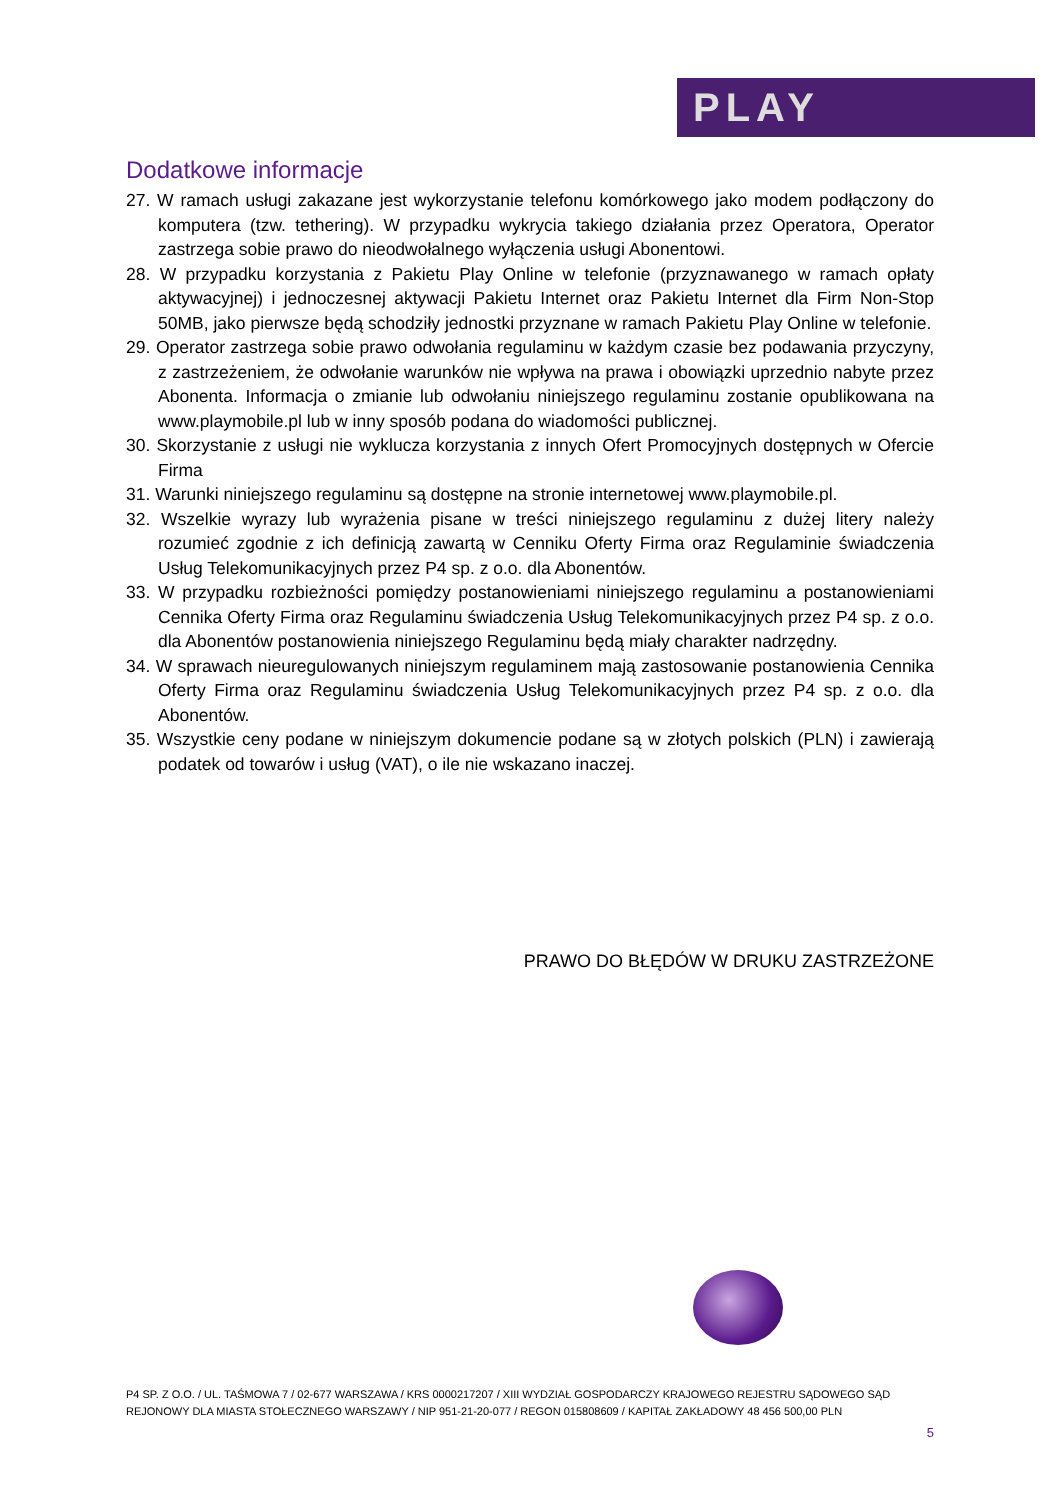PLAY
Dodatkowe informacje
27. W ramach usługi zakazane jest wykorzystanie telefonu komórkowego jako modem podłączony do komputera (tzw. tethering). W przypadku wykrycia takiego działania przez Operatora, Operator zastrzega sobie prawo do nieodwołalnego wyłączenia usługi Abonentowi.
28. W przypadku korzystania z Pakietu Play Online w telefonie (przyznawanego w ramach opłaty aktywacyjnej) i jednoczesnej aktywacji Pakietu Internet oraz Pakietu Internet dla Firm Non-Stop 50MB, jako pierwsze będą schodziły jednostki przyznane w ramach Pakietu Play Online w telefonie.
29. Operator zastrzega sobie prawo odwołania regulaminu w każdym czasie bez podawania przyczyny, z zastrzeżeniem, że odwołanie warunków nie wpływa na prawa i obowiązki uprzednio nabyte przez Abonenta. Informacja o zmianie lub odwołaniu niniejszego regulaminu zostanie opublikowana na www.playmobile.pl lub w inny sposób podana do wiadomości publicznej.
30. Skorzystanie z usługi nie wyklucza korzystania z innych Ofert Promocyjnych dostępnych w Ofercie Firma
31. Warunki niniejszego regulaminu są dostępne na stronie internetowej www.playmobile.pl.
32. Wszelkie wyrazy lub wyrażenia pisane w treści niniejszego regulaminu z dużej litery należy rozumieć zgodnie z ich definicją zawartą w Cenniku Oferty Firma oraz Regulaminie świadczenia Usług Telekomunikacyjnych przez P4 sp. z o.o. dla Abonentów.
33. W przypadku rozbieżności pomiędzy postanowieniami niniejszego regulaminu a postanowieniami Cennika Oferty Firma oraz Regulaminu świadczenia Usług Telekomunikacyjnych przez P4 sp. z o.o. dla Abonentów postanowienia niniejszego Regulaminu będą miały charakter nadrzędny.
34. W sprawach nieuregulowanych niniejszym regulaminem mają zastosowanie postanowienia Cennika Oferty Firma oraz Regulaminu świadczenia Usług Telekomunikacyjnych przez P4 sp. z o.o. dla Abonentów.
35. Wszystkie ceny podane w niniejszym dokumencie podane są w złotych polskich (PLN) i zawierają podatek od towarów i usług (VAT), o ile nie wskazano inaczej.
PRAWO DO BŁĘDÓW W DRUKU ZASTRZEŻONE
P4 SP. Z O.O. / UL. TAŚMOWA 7 / 02-677 WARSZAWA / KRS 0000217207 / XIII WYDZIAŁ GOSPODARCZY KRAJOWEGO REJESTRU SĄDOWEGO SĄD REJONOWY DLA MIASTA STOŁECZNEGO WARSZAWY / NIP 951-21-20-077 / REGON 015808609 / KAPITAŁ ZAKŁADOWY 48 456 500,00 PLN
5